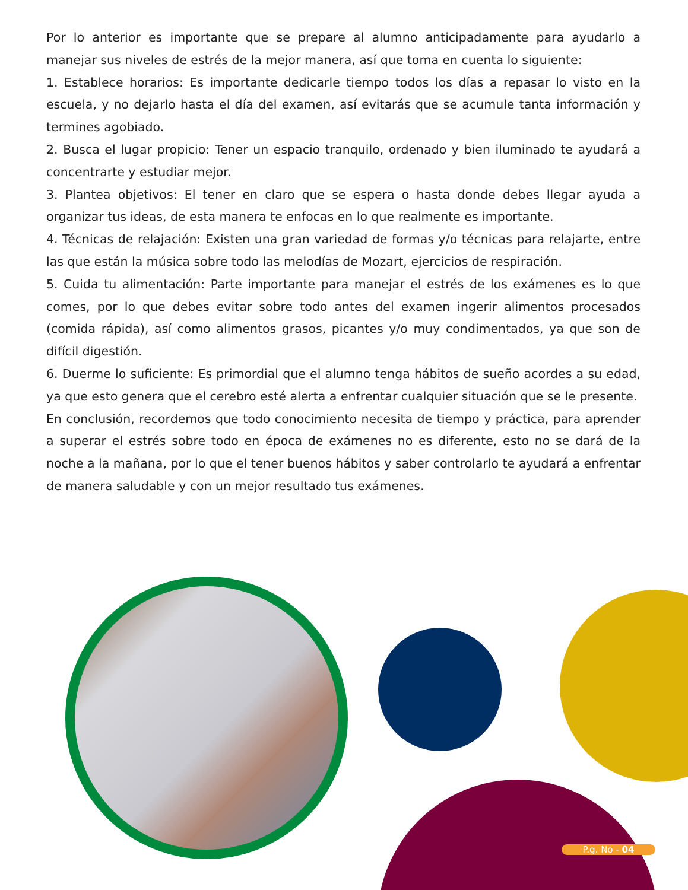Por lo anterior es importante que se prepare al alumno anticipadamente para ayudarlo a manejar sus niveles de estrés de la mejor manera, así que toma en cuenta lo siguiente:
1. Establece horarios: Es importante dedicarle tiempo todos los días a repasar lo visto en la escuela, y no dejarlo hasta el día del examen, así evitarás que se acumule tanta información y termines agobiado.
2. Busca el lugar propicio: Tener un espacio tranquilo, ordenado y bien iluminado te ayudará a concentrarte y estudiar mejor.
3. Plantea objetivos: El tener en claro que se espera o hasta donde debes llegar ayuda a organizar tus ideas, de esta manera te enfocas en lo que realmente es importante.
4. Técnicas de relajación: Existen una gran variedad de formas y/o técnicas para relajarte, entre las que están la música sobre todo las melodías de Mozart, ejercicios de respiración.
5. Cuida tu alimentación: Parte importante para manejar el estrés de los exámenes es lo que comes, por lo que debes evitar sobre todo antes del examen ingerir alimentos procesados (comida rápida), así como alimentos grasos, picantes y/o muy condimentados, ya que son de difícil digestión.
6. Duerme lo suficiente: Es primordial que el alumno tenga hábitos de sueño acordes a su edad, ya que esto genera que el cerebro esté alerta a enfrentar cualquier situación que se le presente.
En conclusión, recordemos que todo conocimiento necesita de tiempo y práctica, para aprender a superar el estrés sobre todo en época de exámenes no es diferente, esto no se dará de la noche a la mañana, por lo que el tener buenos hábitos y saber controlarlo te ayudará a enfrentar de manera saludable y con un mejor resultado tus exámenes.
P.g. No - 04